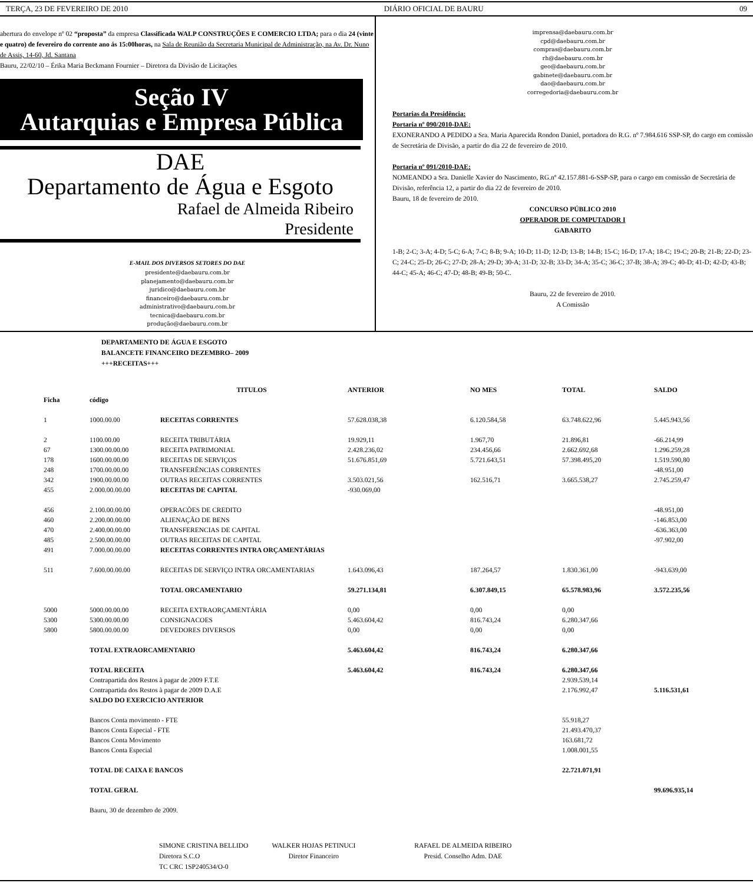TERÇA, 23 DE FEVEREIRO DE 2010 DIÁRIO OFICIAL DE BAURU 09
abertura do envelope nº 02 “proposta” da empresa Classificada WALP CONSTRUÇÕES E COMERCIO LTDA; para o dia 24 (vinte e quatro) de fevereiro do corrente ano ás 15:00horas, na Sala de Reunião da Secretaria Municipal de Administração, na Av. Dr. Nuno de Assis, 14-60, Jd. Santana
Bauru, 22/02/10 – Érika Maria Beckmann Fournier – Diretora da Divisão de Licitações
Seção IV
Autarquias e Empresa Pública
DAE
Departamento de Água e Esgoto
Rafael de Almeida Ribeiro
Presidente
E-MAIL DOS DIVERSOS SETORES DO DAE
presidente@daebauru.com.br
planejamento@daebauru.com.br
juridico@daebauru.com.br
financeiro@daebauru.com.br
administrativo@daebauru.com.br
tecnica@daebauru.com.br
produção@daebauru.com.br
imprensa@daebauru.com.br
cpd@daebauru.com.br
compras@daebauru.com.br
rh@daebauru.com.br
geo@daebauru.com.br
gabinete@daebauru.com.br
dao@daebauru.com.br
corregedoria@daebauru.com.br
Portarias da Presidência:
Portaria nº 090/2010-DAE:
EXONERANDO A PEDIDO a Sra. Maria Aparecida Rondon Daniel, portadora do R.G. nº 7.984.616 SSP-SP, do cargo em comissão de Secretária de Divisão, a partir do dia 22 de fevereiro de 2010.
Portaria nº 091/2010-DAE:
NOMEANDO a Sra. Danielle Xavier do Nascimento, RG.nº 42.157.881-6-SSP-SP, para o cargo em comissão de Secretária de Divisão, referência 12, a partir do dia 22 de fevereiro de 2010.
Bauru, 18 de fevereiro de 2010.
CONCURSO PÚBLICO 2010
OPERADOR DE COMPUTADOR I
GABARITO
1-B; 2-C; 3-A; 4-D; 5-C; 6-A; 7-C; 8-B; 9-A; 10-D; 11-D; 12-D; 13-B; 14-B; 15-C; 16-D; 17-A; 18-C; 19-C; 20-B; 21-B; 22-D; 23-C; 24-C; 25-D; 26-C; 27-D; 28-A; 29-D; 30-A; 31-D; 32-B; 33-D; 34-A; 35-C; 36-C; 37-B; 38-A; 39-C; 40-D; 41-D; 42-D; 43-B; 44-C; 45-A; 46-C; 47-D; 48-B; 49-B; 50-C.
Bauru, 22 de fevereiro de 2010.
A Comissão
DEPARTAMENTO DE ÁGUA E ESGOTO
BALANCETE FINANCEIRO DEZEMBRO– 2009
+++RECEITAS+++
| | | TITULOS | ANTERIOR | NO MES | TOTAL | SALDO |
| Ficha | código | | | | | |
| 1 | 1000.00.00 | RECEITAS CORRENTES | 57.628.038,38 | 6.120.584,58 | 63.748.622,96 | 5.445.943,56 |
| 2 | 1100.00.00 | RECEITA TRIBUTÁRIA | 19.929,11 | 1.967,70 | 21.896,81 | -66.214,99 |
| 67 | 1300.00.00.00 | RECEITA PATRIMONIAL | 2.428.236,02 | 234.456,66 | 2.662.692,68 | 1.296.259,28 |
| 178 | 1600.00.00.00 | RECEITAS DE SERVIÇOS | 51.676.851,69 | 5.721.643,51 | 57.398.495,20 | 1.519.590,80 |
| 248 | 1700.00.00.00 | TRANSFERÊNCIAS CORRENTES | | | | -48.951,00 |
| 342 | 1900.00.00.00 | OUTRAS RECEITAS CORRENTES | 3.503.021,56 | 162.516,71 | 3.665.538,27 | 2.745.259,47 |
| 455 | 2.000.00.00.00 | RECEITAS DE CAPITAL | -930.069,00 | | | |
| 456 | 2.100.00.00.00 | OPERACÕES DE CREDITO | | | | -48.951,00 |
| 460 | 2.200.00.00.00 | ALIENAÇÃO DE BENS | | | | -146.853,00 |
| 470 | 2.400.00.00.00 | TRANSFERENCIAS DE CAPITAL | | | | -636.363,00 |
| 485 | 2.500.00.00.00 | OUTRAS RECEITAS DE CAPITAL | | | | -97.902,00 |
| 491 | 7.000.00.00.00 | RECEITAS CORRENTES INTRA ORÇAMENTÁRIAS | | | | |
| 511 | 7.600.00.00.00 | RECEITAS DE SERVIÇO INTRA ORCAMENTARIAS | 1.643.096,43 | 187.264,57 | 1.830.361,00 | -943.639,00 |
| | | TOTAL ORCAMENTARIO | 59.271.134,81 | 6.307.849,15 | 65.578.983,96 | 3.572.235,56 |
| 5000 | 5000.00.00.00 | RECEITA EXTRAORÇAMENTÁRIA | 0,00 | 0,00 | 0,00 | |
| 5300 | 5300.00.00.00 | CONSIGNACOES | 5.463.604,42 | 816.743,24 | 6.280.347,66 | |
| 5800 | 5800.00.00.00 | DEVEDORES DIVERSOS | 0,00 | 0,00 | 0,00 | |
| | TOTAL EXTRAORCAMENTARIO | | 5.463.604,42 | 816.743,24 | 6.280.347,66 | |
| | TOTAL RECEITA | | 5.463.604,42 | 816.743,24 | 6.280.347,66 | |
| | Contrapartida dos Restos à pagar de 2009 F.T.E | | | | 2.939.539,14 | |
| | Contrapartida dos Restos à pagar de 2009 D.A.E | | | | 2.176.992,47 | 5.116.531,61 |
| | SALDO DO EXERCICIO ANTERIOR | | | | | |
| | Bancos Conta movimento - FTE | | | | 55.918,27 | |
| | Bancos Conta Especial - FTE | | | | 21.493.470,37 | |
| | Bancos Conta Movimento | | | | 163.681,72 | |
| | Bancos Conta Especial | | | | 1.008.001,55 | |
| | TOTAL DE CAIXA E BANCOS | | | | 22.721.071,91 | |
| | TOTAL GERAL | | | | | 99.696.935,14 |
| | Bauru, 30 de dezembro de 2009. | | | | | |
SIMONE CRISTINA BELLIDO
Diretora S.C.O
TC CRC 1SP240534/O-0
WALKER HOJAS PETINUCI
Diretor Financeiro
RAFAEL DE ALMEIDA RIBEIRO
Presid. Conselho Adm. DAE